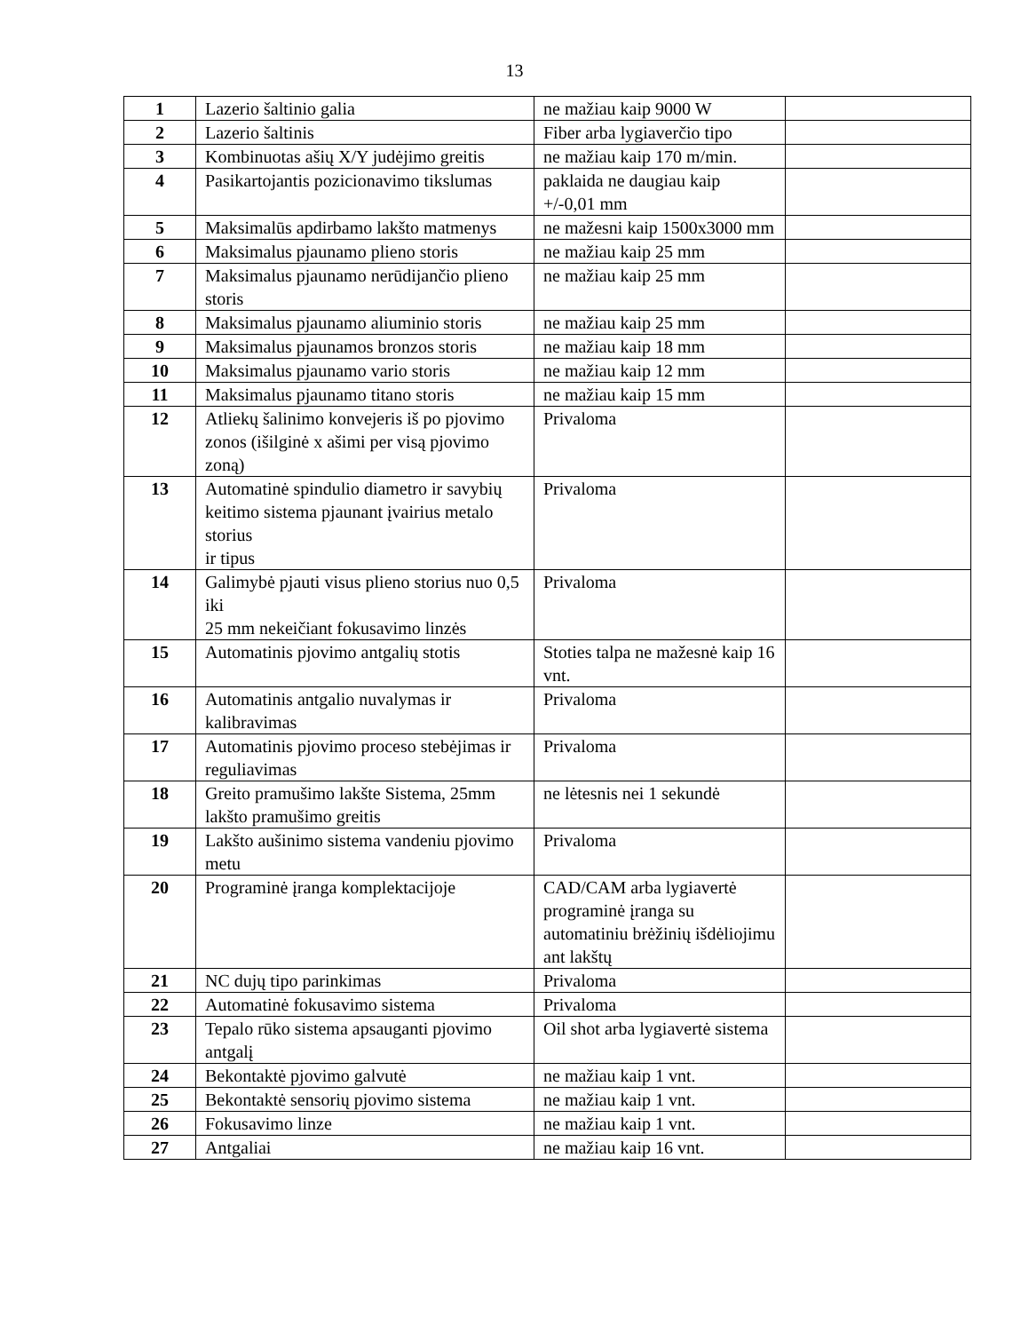13
| 1 | Lazerio šaltinio galia | ne mažiau kaip 9000 W | |
| 2 | Lazerio šaltinis | Fiber arba lygiaverčio tipo | |
| 3 | Kombinuotas ašių X/Y judėjimo greitis | ne mažiau kaip 170 m/min. | |
| 4 | Pasikartojantis pozicionavimo tikslumas | paklaida ne daugiau kaip +/-0,01 mm | |
| 5 | Maksimalūs apdirbamo lakšto matmenys | ne mažesni kaip 1500x3000 mm | |
| 6 | Maksimalus pjaunamo plieno storis | ne mažiau kaip 25 mm | |
| 7 | Maksimalus pjaunamo nerūdijančio plieno storis | ne mažiau kaip 25 mm | |
| 8 | Maksimalus pjaunamo aliuminio storis | ne mažiau kaip 25 mm | |
| 9 | Maksimalus pjaunamos bronzos storis | ne mažiau kaip 18 mm | |
| 10 | Maksimalus pjaunamo vario storis | ne mažiau kaip 12 mm | |
| 11 | Maksimalus pjaunamo titano storis | ne mažiau kaip 15 mm | |
| 12 | Atliekų šalinimo konvejeris iš po pjovimo zonos (išilginė x ašimi per visą pjovimo zoną) | Privaloma | |
| 13 | Automatinė spindulio diametro ir savybių keitimo sistema pjaunant įvairius metalo storius ir tipus | Privaloma | |
| 14 | Galimybė pjauti visus plieno storius nuo 0,5 iki 25 mm nekeičiant fokusavimo linzės | Privaloma | |
| 15 | Automatinis pjovimo antgalių stotis | Stoties talpa ne mažesnė kaip 16 vnt. | |
| 16 | Automatinis antgalio nuvalymas ir kalibravimas | Privaloma | |
| 17 | Automatinis pjovimo proceso stebėjimas ir reguliavimas | Privaloma | |
| 18 | Greito pramušimo lakšte Sistema, 25mm lakšto pramušimo greitis | ne lėtesnis nei 1 sekundė | |
| 19 | Lakšto aušinimo sistema vandeniu pjovimo metu | Privaloma | |
| 20 | Programinė įranga komplektacijoje | CAD/CAM arba lygiavertė programinė įranga su automatiniu brėžinių išdėliojimu ant lakštų | |
| 21 | NC dujų tipo parinkimas | Privaloma | |
| 22 | Automatinė fokusavimo sistema | Privaloma | |
| 23 | Tepalo rūko sistema apsauganti pjovimo antgalį | Oil shot arba lygiavertė sistema | |
| 24 | Bekontaktė pjovimo galvutė | ne mažiau kaip 1 vnt. | |
| 25 | Bekontaktė sensorių pjovimo sistema | ne mažiau kaip 1 vnt. | |
| 26 | Fokusavimo linze | ne mažiau kaip 1 vnt. | |
| 27 | Antgaliai | ne mažiau kaip 16 vnt. | |